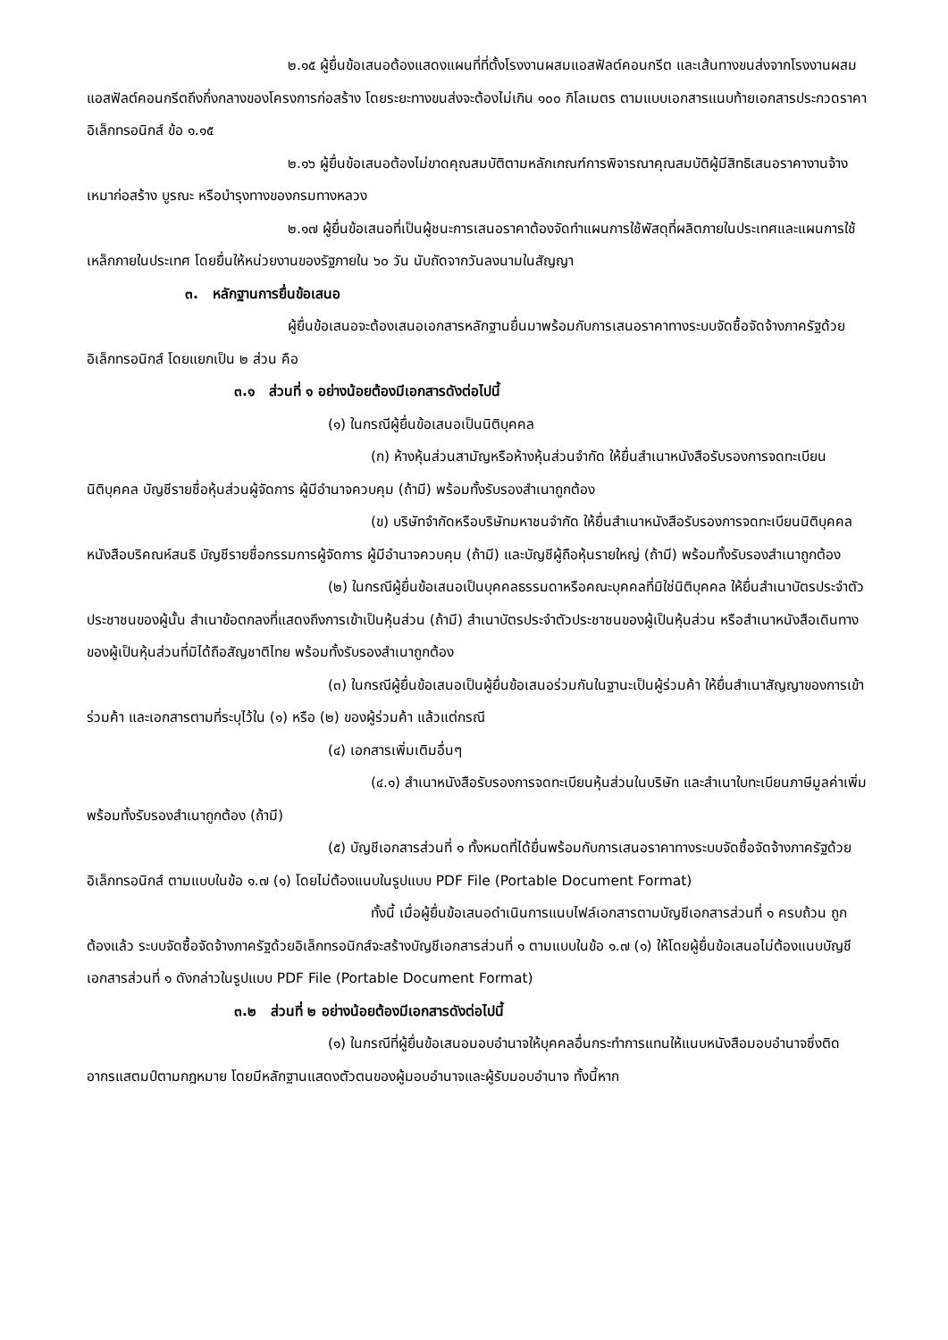๒.๑๕ ผู้ยื่นข้อเสนอต้องแสดงแผนที่ที่ตั้งโรงงานผสมแอสฟัลต์คอนกรีต และเส้นทางขนส่งจากโรงงานผสมแอสฟัลต์คอนกรีตถึงกึ่งกลางของโครงการก่อสร้าง โดยระยะทางขนส่งจะต้องไม่เกิน ๑๐๐ กิโลเมตร ตามแบบเอกสารแนบท้ายเอกสารประกวดราคาอิเล็กทรอนิกส์ ข้อ ๑.๑๕
๒.๑๖ ผู้ยื่นข้อเสนอต้องไม่ขาดคุณสมบัติตามหลักเกณฑ์การพิจารณาคุณสมบัติผู้มีสิทธิเสนอราคางานจ้างเหมาก่อสร้าง บูรณะ หรือบำรุงทางของกรมทางหลวง
๒.๑๗ ผู้ยื่นข้อเสนอที่เป็นผู้ชนะการเสนอราคาต้องจัดทำแผนการใช้พัสดุที่ผลิตภายในประเทศและแผนการใช้เหล็กภายในประเทศ โดยยื่นให้หน่วยงานของรัฐภายใน ๖๐ วัน นับถัดจากวันลงนามในสัญญา
๓. หลักฐานการยื่นข้อเสนอ
ผู้ยื่นข้อเสนอจะต้องเสนอเอกสารหลักฐานยื่นมาพร้อมกับการเสนอราคาทางระบบจัดซื้อจัดจ้างภาครัฐด้วยอิเล็กทรอนิกส์ โดยแยกเป็น ๒ ส่วน คือ
๓.๑ ส่วนที่ ๑ อย่างน้อยต้องมีเอกสารดังต่อไปนี้
(๑) ในกรณีผู้ยื่นข้อเสนอเป็นนิติบุคคล
(ก) ห้างหุ้นส่วนสามัญหรือห้างหุ้นส่วนจำกัด ให้ยื่นสำเนาหนังสือรับรองการจดทะเบียนนิติบุคคล บัญชีรายชื่อหุ้นส่วนผู้จัดการ ผู้มีอำนาจควบคุม (ถ้ามี) พร้อมทั้งรับรองสำเนาถูกต้อง
(ข) บริษัทจำกัดหรือบริษัทมหาชนจำกัด ให้ยื่นสำเนาหนังสือรับรองการจดทะเบียนนิติบุคคล หนังสือบริคณห์สนธิ บัญชีรายชื่อกรรมการผู้จัดการ ผู้มีอำนาจควบคุม (ถ้ามี) และบัญชีผู้ถือหุ้นรายใหญ่ (ถ้ามี) พร้อมทั้งรับรองสำเนาถูกต้อง
(๒) ในกรณีผู้ยื่นข้อเสนอเป็นบุคคลธรรมดาหรือคณะบุคคลที่มิใช่นิติบุคคล ให้ยื่นสำเนาบัตรประจำตัวประชาชนของผู้นั้น สำเนาข้อตกลงที่แสดงถึงการเข้าเป็นหุ้นส่วน (ถ้ามี) สำเนาบัตรประจำตัวประชาชนของผู้เป็นหุ้นส่วน หรือสำเนาหนังสือเดินทางของผู้เป็นหุ้นส่วนที่มิได้ถือสัญชาติไทย พร้อมทั้งรับรองสำเนาถูกต้อง
(๓) ในกรณีผู้ยื่นข้อเสนอเป็นผู้ยื่นข้อเสนอร่วมกันในฐานะเป็นผู้ร่วมค้า ให้ยื่นสำเนาสัญญาของการเข้าร่วมค้า และเอกสารตามที่ระบุไว้ใน (๑) หรือ (๒) ของผู้ร่วมค้า แล้วแต่กรณี
(๔) เอกสารเพิ่มเติมอื่นๆ
(๔.๑) สำเนาหนังสือรับรองการจดทะเบียนหุ้นส่วนในบริษัท และสำเนาใบทะเบียนภาษีมูลค่าเพิ่มพร้อมทั้งรับรองสำเนาถูกต้อง (ถ้ามี)
(๕) บัญชีเอกสารส่วนที่ ๑ ทั้งหมดที่ได้ยื่นพร้อมกับการเสนอราคาทางระบบจัดซื้อจัดจ้างภาครัฐด้วยอิเล็กทรอนิกส์ ตามแบบในข้อ ๑.๗ (๑) โดยไม่ต้องแนบในรูปแบบ PDF File (Portable Document Format)
ทั้งนี้ เมื่อผู้ยื่นข้อเสนอดำเนินการแนบไฟล์เอกสารตามบัญชีเอกสารส่วนที่ ๑ ครบถ้วน ถูกต้องแล้ว ระบบจัดซื้อจัดจ้างภาครัฐด้วยอิเล็กทรอนิกส์จะสร้างบัญชีเอกสารส่วนที่ ๑ ตามแบบในข้อ ๑.๗ (๑) ให้โดยผู้ยื่นข้อเสนอไม่ต้องแนบบัญชีเอกสารส่วนที่ ๑ ดังกล่าวในรูปแบบ PDF File (Portable Document Format)
๓.๒ ส่วนที่ ๒ อย่างน้อยต้องมีเอกสารดังต่อไปนี้
(๑) ในกรณีที่ผู้ยื่นข้อเสนอมอบอำนาจให้บุคคลอื่นกระทำการแทนให้แนบหนังสือมอบอำนาจซึ่งติดอากรแสตมป์ตามกฎหมาย โดยมีหลักฐานแสดงตัวตนของผู้มอบอำนาจและผู้รับมอบอำนาจ ทั้งนี้หาก